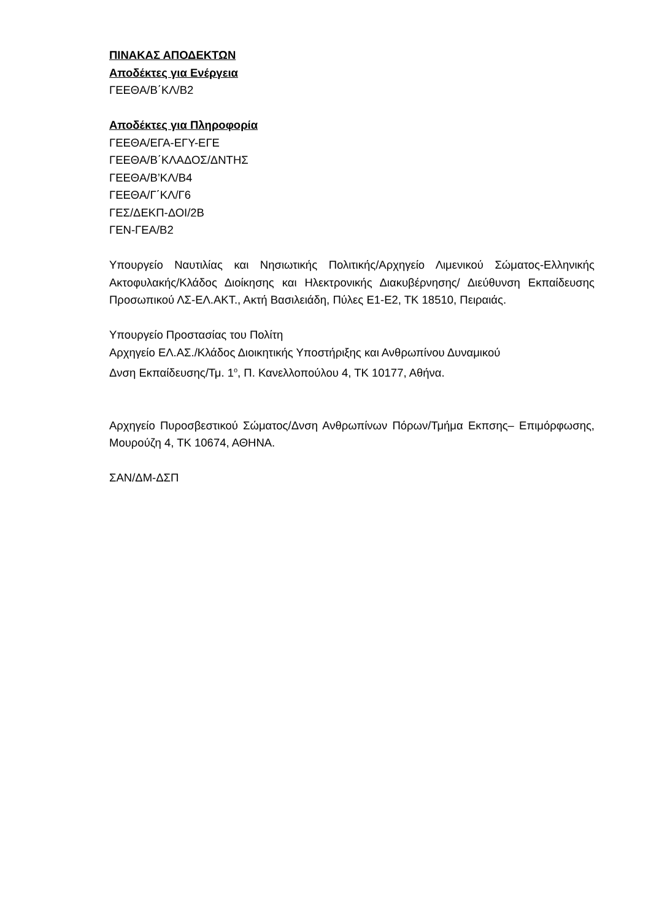ΠΙΝΑΚΑΣ ΑΠΟΔΕΚΤΩΝ
Αποδέκτες για Ενέργεια
ΓΕΕΘΑ/Β΄ΚΛ/Β2
Αποδέκτες για Πληροφορία
ΓΕΕΘΑ/ΕΓΑ-ΕΓΥ-ΕΓΕ
ΓΕΕΘΑ/Β΄ΚΛΑΔΟΣ/ΔΝΤΗΣ
ΓΕΕΘΑ/Β’ΚΛ/Β4
ΓΕΕΘΑ/Γ΄ΚΛ/Γ6
ΓΕΣ/ΔΕΚΠ-ΔΟΙ/2Β
ΓΕΝ-ΓΕΑ/Β2
Υπουργείο Ναυτιλίας και Νησιωτικής Πολιτικής/Αρχηγείο Λιμενικού Σώματος-Ελληνικής Ακτοφυλακής/Κλάδος Διοίκησης και Ηλεκτρονικής Διακυβέρνησης/ Διεύθυνση Εκπαίδευσης Προσωπικού ΛΣ-ΕΛ.ΑΚΤ., Ακτή Βασιλειάδη, Πύλες Ε1-Ε2, ΤΚ 18510, Πειραιάς.
Υπουργείο Προστασίας του Πολίτη
Αρχηγείο ΕΛ.ΑΣ./Κλάδος Διοικητικής Υποστήριξης και Ανθρωπίνου Δυναμικού
Δνση Εκπαίδευσης/Τμ. 1<sup>ο</sup>, Π. Κανελλοπούλου 4, ΤΚ 10177, Αθήνα.
Αρχηγείο Πυροσβεστικού Σώματος/Δνση Ανθρωπίνων Πόρων/Τμήμα Εκπσης– Επιμόρφωσης, Μουρούζη 4, ΤΚ 10674, ΑΘΗΝΑ.
ΣΑΝ/ΔΜ-ΔΣΠ